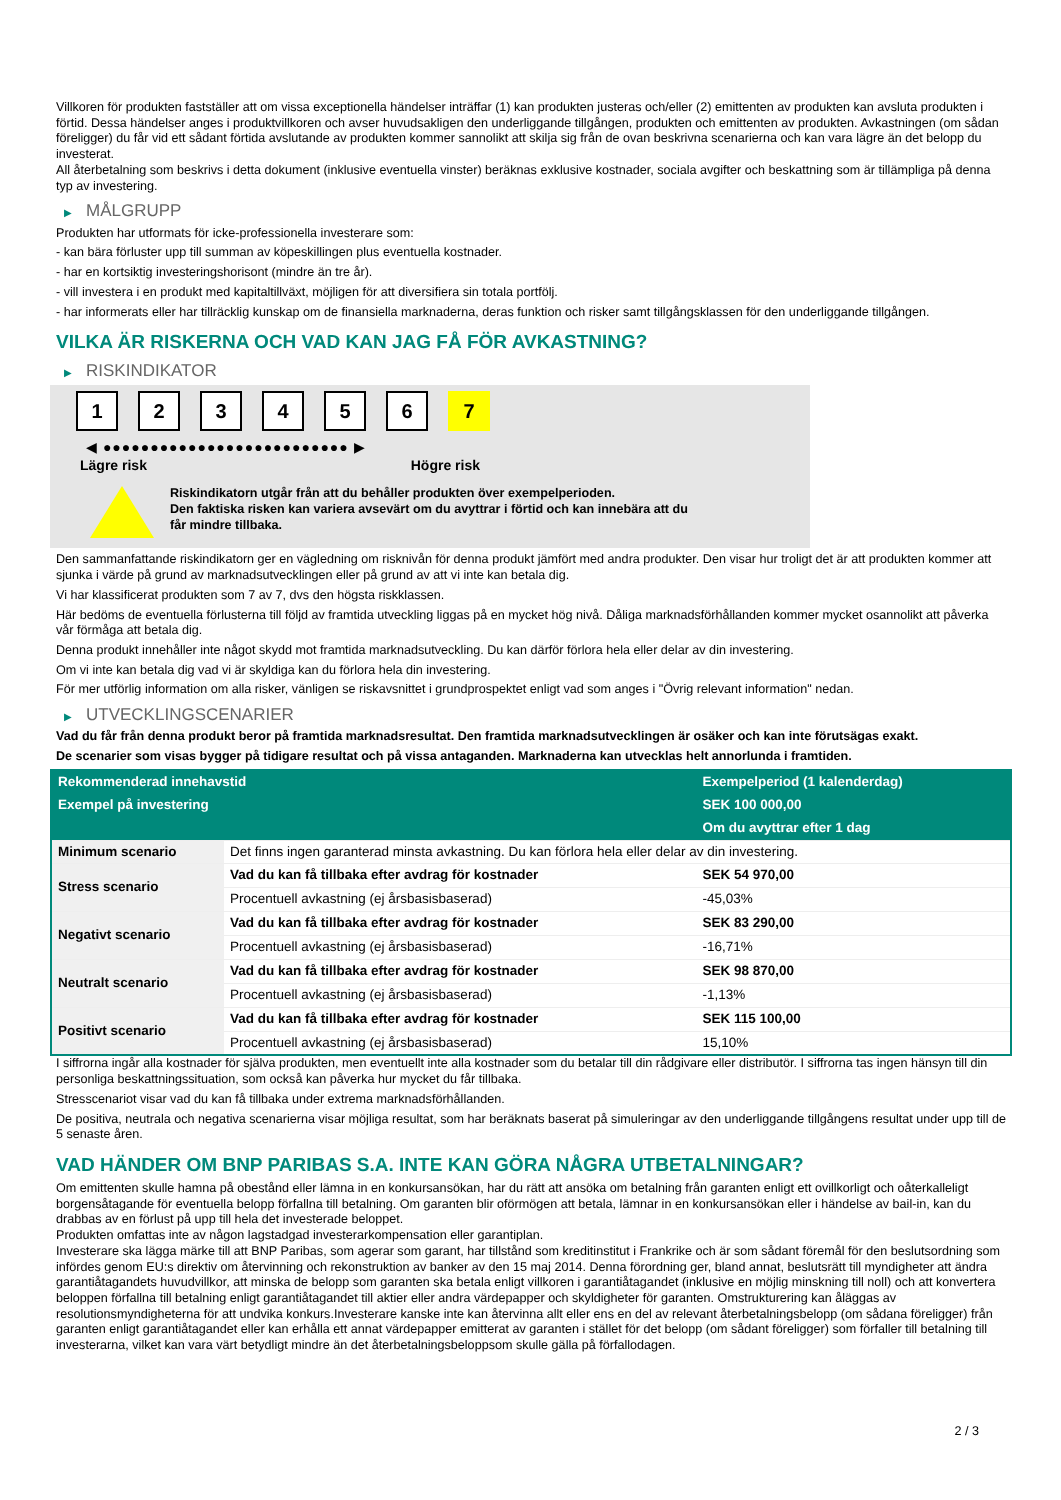Villkoren för produkten fastställer att om vissa exceptionella händelser inträffar (1) kan produkten justeras och/eller (2) emittenten av produkten kan avsluta produkten i förtid. Dessa händelser anges i produktvillkoren och avser huvudsakligen den underliggande tillgången, produkten och emittenten av produkten. Avkastningen (om sådan föreligger) du får vid ett sådant förtida avslutande av produkten kommer sannolikt att skilja sig från de ovan beskrivna scenarierna och kan vara lägre än det belopp du investerat.
All återbetalning som beskrivs i detta dokument (inklusive eventuella vinster) beräknas exklusive kostnader, sociala avgifter och beskattning som är tillämpliga på denna typ av investering.
▶ MÅLGRUPP
Produkten har utformats för icke-professionella investerare som:
- kan bära förluster upp till summan av köpeskillingen plus eventuella kostnader.
- har en kortsiktig investeringshorisont (mindre än tre år).
- vill investera i en produkt med kapitaltillväxt, möjligen för att diversifiera sin totala portfölj.
- har informerats eller har tillräcklig kunskap om de finansiella marknaderna, deras funktion och risker samt tillgångsklassen för den underliggande tillgången.
VILKA ÄR RISKERNA OCH VAD KAN JAG FÅ FÖR AVKASTNING?
▶ RISKINDIKATOR
1 2 3 4 5 6 7
◀ ●●●●●●●●●●●●●●●●●●●●●●●●●● ▶
Lägre risk Högre risk
Riskindikatorn utgår från att du behåller produkten över exempelperioden.
Den faktiska risken kan variera avsevärt om du avyttrar i förtid och kan innebära att du
får mindre tillbaka.
Den sammanfattande riskindikatorn ger en vägledning om risknivån för denna produkt jämfört med andra produkter. Den visar hur troligt det är att produkten kommer att sjunka i värde på grund av marknadsutvecklingen eller på grund av att vi inte kan betala dig.
Vi har klassificerat produkten som 7 av 7, dvs den högsta riskklassen.
Här bedöms de eventuella förlusterna till följd av framtida utveckling liggas på en mycket hög nivå. Dåliga marknadsförhållanden kommer mycket osannolikt att påverka vår förmåga att betala dig.
Denna produkt innehåller inte något skydd mot framtida marknadsutveckling. Du kan därför förlora hela eller delar av din investering.
Om vi inte kan betala dig vad vi är skyldiga kan du förlora hela din investering.
För mer utförlig information om alla risker, vänligen se riskavsnittet i grundprospektet enligt vad som anges i "Övrig relevant information" nedan.
▶ UTVECKLINGSCENARIER
Vad du får från denna produkt beror på framtida marknadsresultat. Den framtida marknadsutvecklingen är osäker och kan inte förutsägas exakt.
De scenarier som visas bygger på tidigare resultat och på vissa antaganden. Marknaderna kan utvecklas helt annorlunda i framtiden.
| Rekommenderad innehavstid | | Exempelperiod (1 kalenderdag) |
| --- | --- | --- |
| Exempel på investering | | SEK 100 000,00 |
| | | Om du avyttrar efter 1 dag |
| Minimum scenario | Det finns ingen garanterad minsta avkastning. Du kan förlora hela eller delar av din investering. | |
| Stress scenario | Vad du kan få tillbaka efter avdrag för kostnader | SEK 54 970,00 |
| | Procentuell avkastning (ej årsbasisbaserad) | -45,03% |
| Negativt scenario | Vad du kan få tillbaka efter avdrag för kostnader | SEK 83 290,00 |
| | Procentuell avkastning (ej årsbasisbaserad) | -16,71% |
| Neutralt scenario | Vad du kan få tillbaka efter avdrag för kostnader | SEK 98 870,00 |
| | Procentuell avkastning (ej årsbasisbaserad) | -1,13% |
| Positivt scenario | Vad du kan få tillbaka efter avdrag för kostnader | SEK 115 100,00 |
| | Procentuell avkastning (ej årsbasisbaserad) | 15,10% |
I siffrorna ingår alla kostnader för själva produkten, men eventuellt inte alla kostnader som du betalar till din rådgivare eller distributör. I siffrorna tas ingen hänsyn till din personliga beskattningssituation, som också kan påverka hur mycket du får tillbaka.
Stresscenariot visar vad du kan få tillbaka under extrema marknadsförhållanden.
De positiva, neutrala och negativa scenarierna visar möjliga resultat, som har beräknats baserat på simuleringar av den underliggande tillgångens resultat under upp till de 5 senaste åren.
VAD HÄNDER OM BNP PARIBAS S.A. INTE KAN GÖRA NÅGRA UTBETALNINGAR?
Om emittenten skulle hamna på obestånd eller lämna in en konkursansökan, har du rätt att ansöka om betalning från garanten enligt ett ovillkorligt och oåterkalleligt borgensåtagande för eventuella belopp förfallna till betalning. Om garanten blir oförmögen att betala, lämnar in en konkursansökan eller i händelse av bail-in, kan du drabbas av en förlust på upp till hela det investerade beloppet.
Produkten omfattas inte av någon lagstadgad investerarkompensation eller garantiplan.
Investerare ska lägga märke till att BNP Paribas, som agerar som garant, har tillstånd som kreditinstitut i Frankrike och är som sådant föremål för den beslutsordning som infördes genom EU:s direktiv om återvinning och rekonstruktion av banker av den 15 maj 2014. Denna förordning ger, bland annat, beslutsrätt till myndigheter att ändra garantiåtagandets huvudvillkor, att minska de belopp som garanten ska betala enligt villkoren i garantiåtagandet (inklusive en möjlig minskning till noll) och att konvertera beloppen förfallna till betalning enligt garantiåtagandet till aktier eller andra värdepapper och skyldigheter för garanten. Omstrukturering kan åläggas av resolutionsmyndigheterna för att undvika konkurs.Investerare kanske inte kan återvinna allt eller ens en del av relevant återbetalningsbelopp (om sådana föreligger) från garanten enligt garantiåtagandet eller kan erhålla ett annat värdepapper emitterat av garanten i stället för det belopp (om sådant föreligger) som förfaller till betalning till investerarna, vilket kan vara värt betydligt mindre än det återbetalningsbeloppsom skulle gälla på förfallodagen.
2 / 3